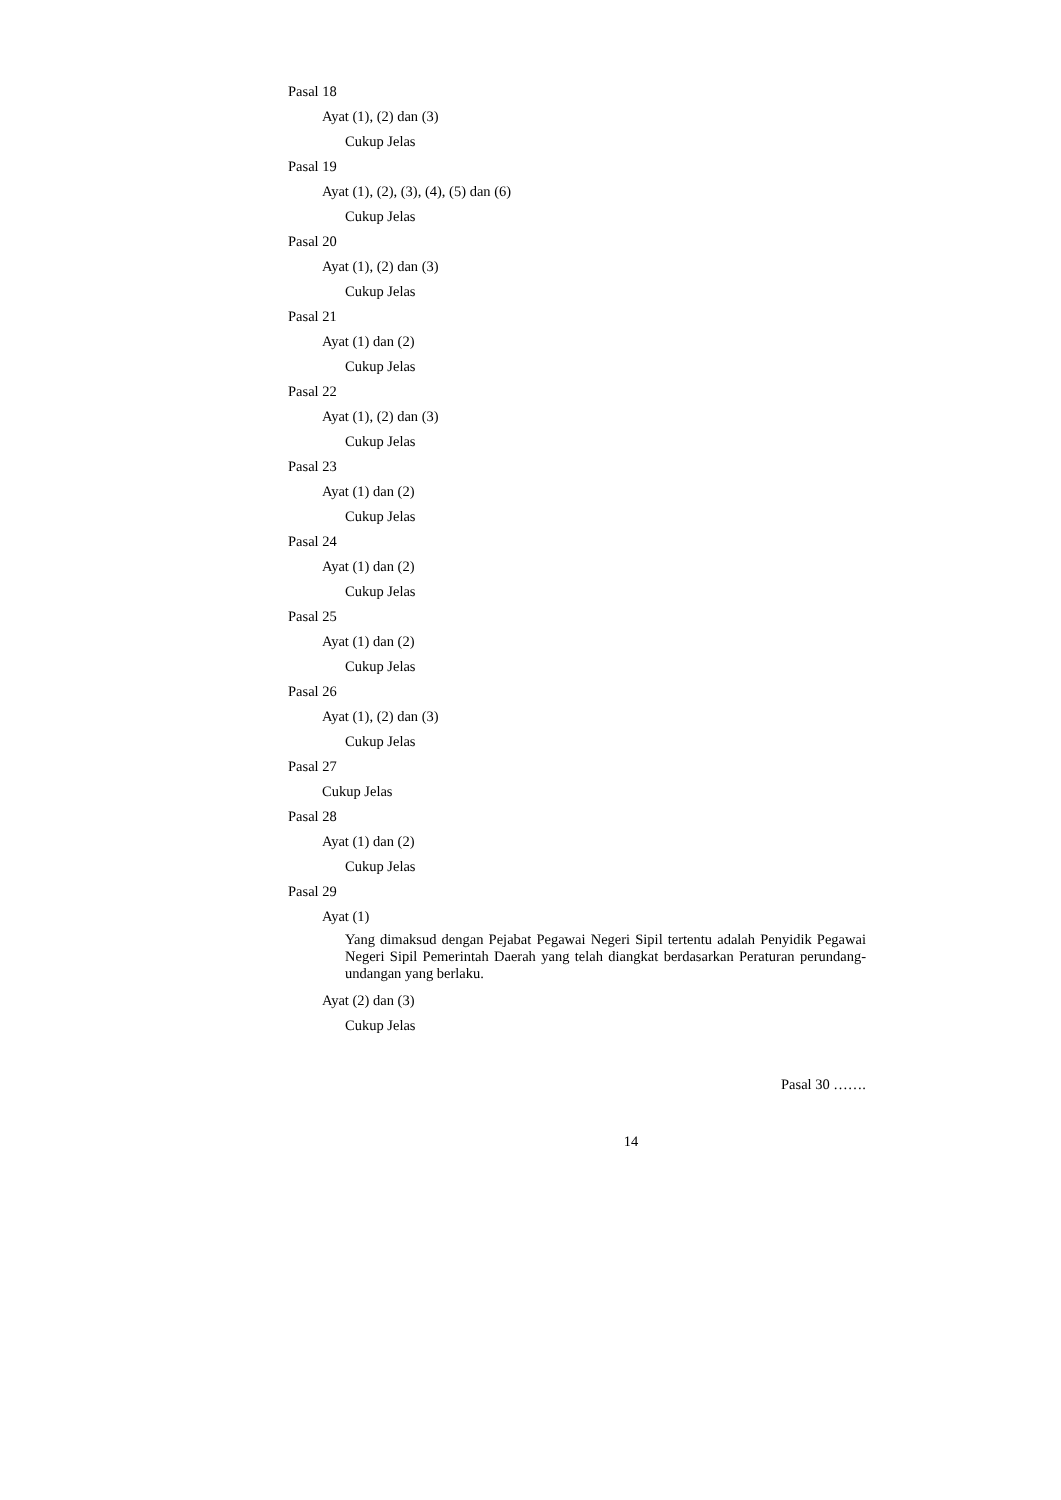Pasal 18
Ayat (1), (2) dan (3)
Cukup Jelas
Pasal 19
Ayat (1), (2), (3), (4), (5) dan (6)
Cukup Jelas
Pasal 20
Ayat (1), (2) dan (3)
Cukup Jelas
Pasal 21
Ayat (1) dan (2)
Cukup Jelas
Pasal 22
Ayat (1), (2) dan (3)
Cukup Jelas
Pasal 23
Ayat (1) dan (2)
Cukup Jelas
Pasal 24
Ayat (1) dan (2)
Cukup Jelas
Pasal 25
Ayat (1) dan (2)
Cukup Jelas
Pasal 26
Ayat (1), (2) dan (3)
Cukup Jelas
Pasal 27
Cukup Jelas
Pasal 28
Ayat (1) dan (2)
Cukup Jelas
Pasal 29
Ayat (1)
Yang dimaksud dengan Pejabat Pegawai Negeri Sipil tertentu adalah Penyidik Pegawai Negeri Sipil Pemerintah Daerah yang telah diangkat berdasarkan Peraturan perundang-undangan yang berlaku.
Ayat (2) dan (3)
Cukup Jelas
Pasal 30 …….
14